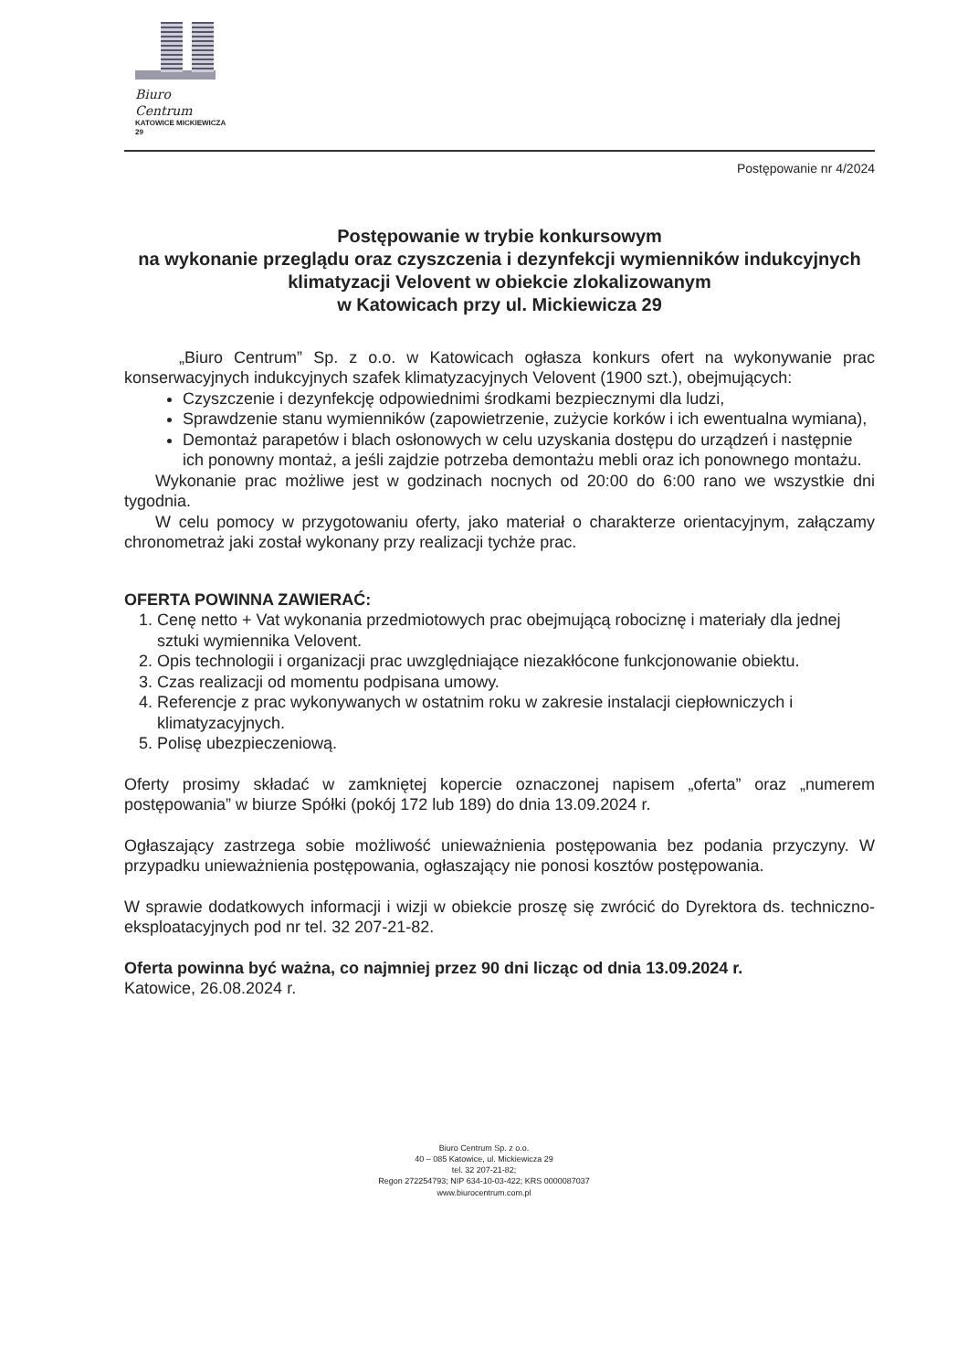Biuro Centrum
KATOWICE MICKIEWICZA 29
Postępowanie nr 4/2024
Postępowanie w trybie konkursowym
na wykonanie przeglądu oraz czyszczenia i dezynfekcji wymienników indukcyjnych klimatyzacji Velovent w obiekcie zlokalizowanym
w Katowicach przy ul. Mickiewicza 29
„Biuro Centrum” Sp. z o.o. w Katowicach ogłasza konkurs ofert na wykonywanie prac konserwacyjnych indukcyjnych szafek klimatyzacyjnych Velovent (1900 szt.), obejmujących:
Czyszczenie i dezynfekcję odpowiednimi środkami bezpiecznymi dla ludzi,
Sprawdzenie stanu wymienników (zapowietrzenie, zużycie korków i ich ewentualna wymiana),
Demontaż parapetów i blach osłonowych w celu uzyskania dostępu do urządzeń i następnie ich ponowny montaż, a jeśli zajdzie potrzeba demontażu mebli oraz ich ponownego montażu.
Wykonanie prac możliwe jest w godzinach nocnych od 20:00 do 6:00 rano we wszystkie dni tygodnia.
W celu pomocy w przygotowaniu oferty, jako materiał o charakterze orientacyjnym, załączamy chronometraż jaki został wykonany przy realizacji tychże prac.
OFERTA POWINNA ZAWIERAĆ:
1. Cenę netto + Vat wykonania przedmiotowych prac obejmującą robociznę i materiały dla jednej sztuki wymiennika Velovent.
2. Opis technologii i organizacji prac uwzględniające niezakłócone funkcjonowanie obiektu.
3. Czas realizacji od momentu podpisana umowy.
4. Referencje z prac wykonywanych w ostatnim roku w zakresie instalacji ciepłowniczych i klimatyzacyjnych.
5. Polisę ubezpieczeniową.
Oferty prosimy składać w zamkniętej kopercie oznaczonej napisem „oferta” oraz „numerem postępowania” w biurze Spółki (pokój 172 lub 189) do dnia 13.09.2024 r.
Ogłaszający zastrzega sobie możliwość unieważnienia postępowania bez podania przyczyny. W przypadku unieważnienia postępowania, ogłaszający nie ponosi kosztów postępowania.
W sprawie dodatkowych informacji i wizji w obiekcie proszę się zwrócić do Dyrektora ds. techniczno-eksploatacyjnych pod nr tel. 32 207-21-82.
Oferta powinna być ważna, co najmniej przez 90 dni licząc od dnia 13.09.2024 r.
Katowice, 26.08.2024 r.
Biuro Centrum Sp. z o.o.
40 – 085 Katowice, ul. Mickiewicza 29
tel. 32 207-21-82;
Regon 272254793; NIP 634-10-03-422; KRS 0000087037
www.biurocentrum.com.pl